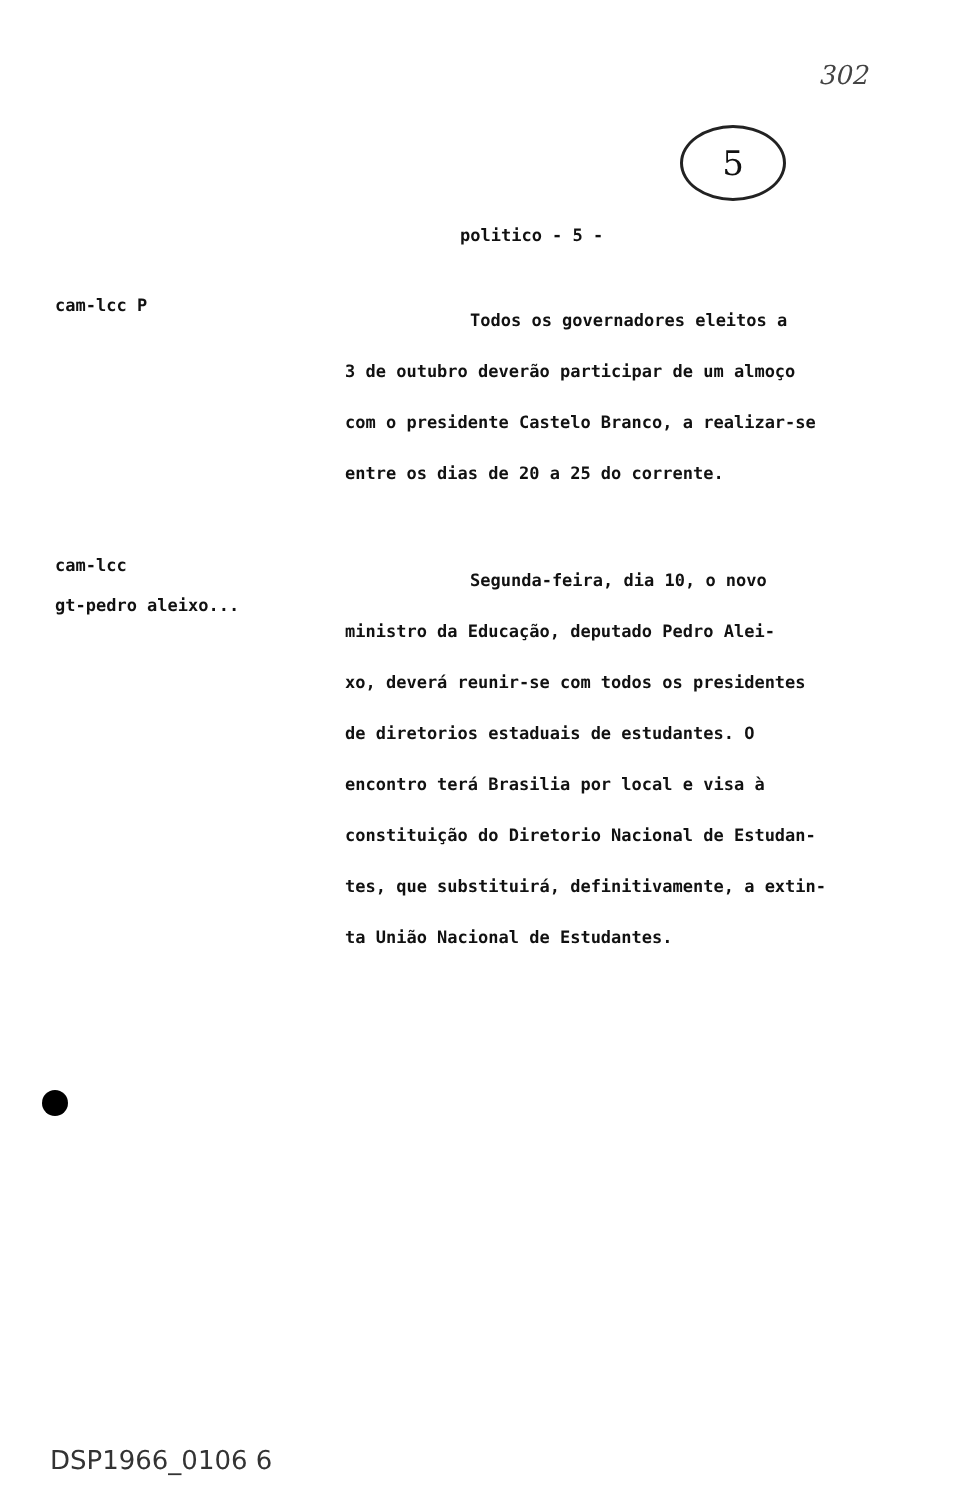302
5
politico - 5 -
cam-lcc P
Todos os governadores eleitos a
3 de outubro deverão participar de um almoço
com o presidente Castelo Branco, a realizar-se
entre os dias de 20 a 25 do corrente.
cam-lcc
gt-pedro aleixo...
Segunda-feira, dia 10, o novo
ministro da Educação, deputado Pedro Alei-
xo, deverá reunir-se com todos os presidentes
de diretorios estaduais de estudantes. O
encontro terá Brasilia por local e visa à
constituição do Diretorio Nacional de Estudan-
tes, que substituirá, definitivamente, a extin-
ta União Nacional de Estudantes.
DSP1966_0106 6